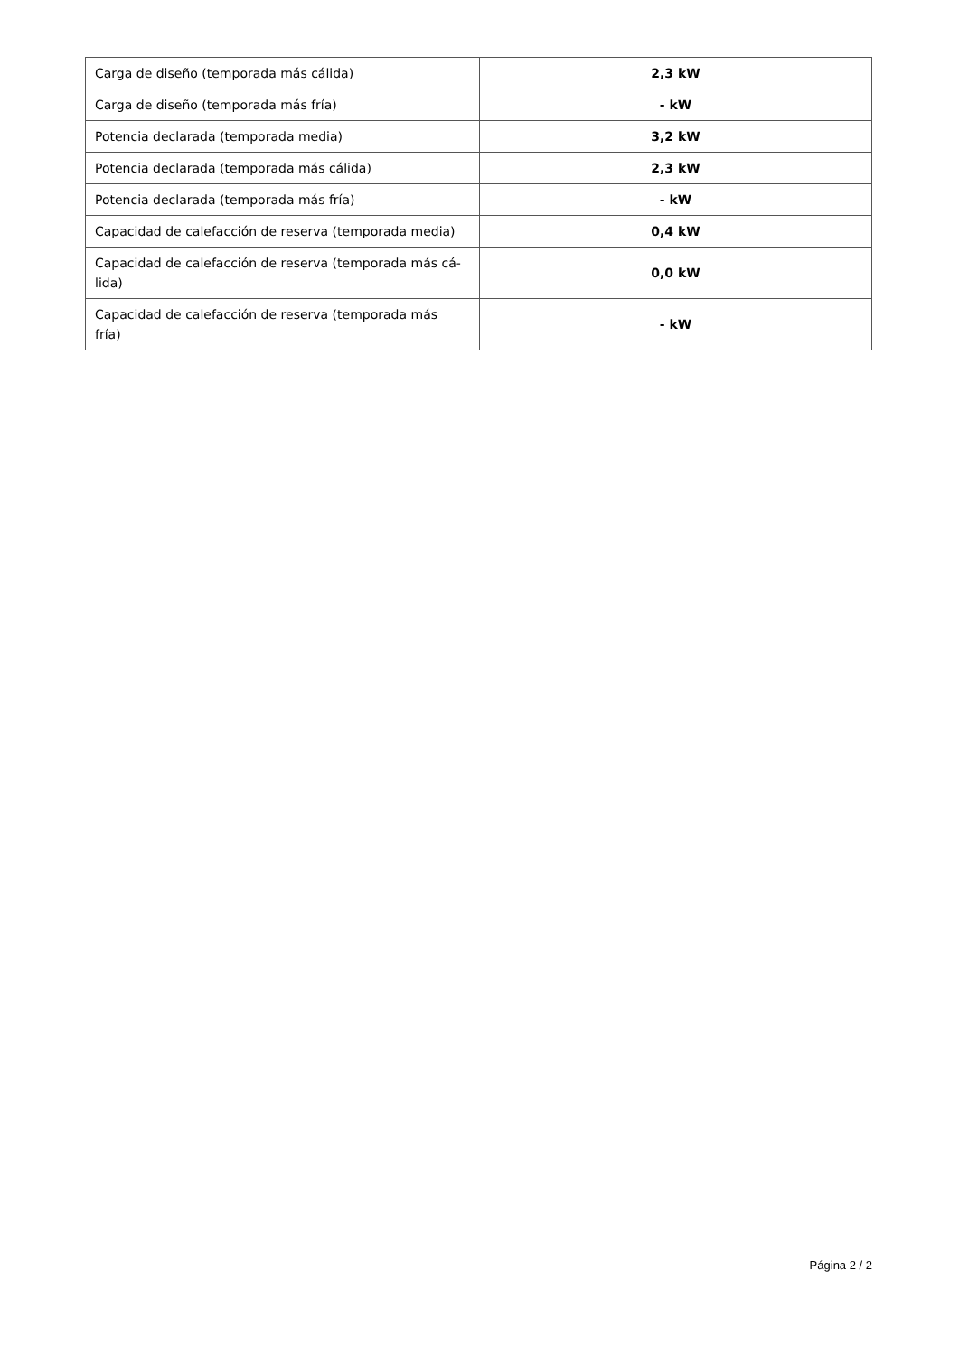| Carga de diseño (temporada más cálida) | 2,3 kW |
| Carga de diseño (temporada más fría) | - kW |
| Potencia declarada (temporada media) | 3,2 kW |
| Potencia declarada (temporada más cálida) | 2,3 kW |
| Potencia declarada (temporada más fría) | - kW |
| Capacidad de calefacción de reserva (temporada media) | 0,4 kW |
| Capacidad de calefacción de reserva (temporada más cá- lida) | 0,0 kW |
| Capacidad de calefacción de reserva (temporada más fría) | - kW |
Página 2 / 2